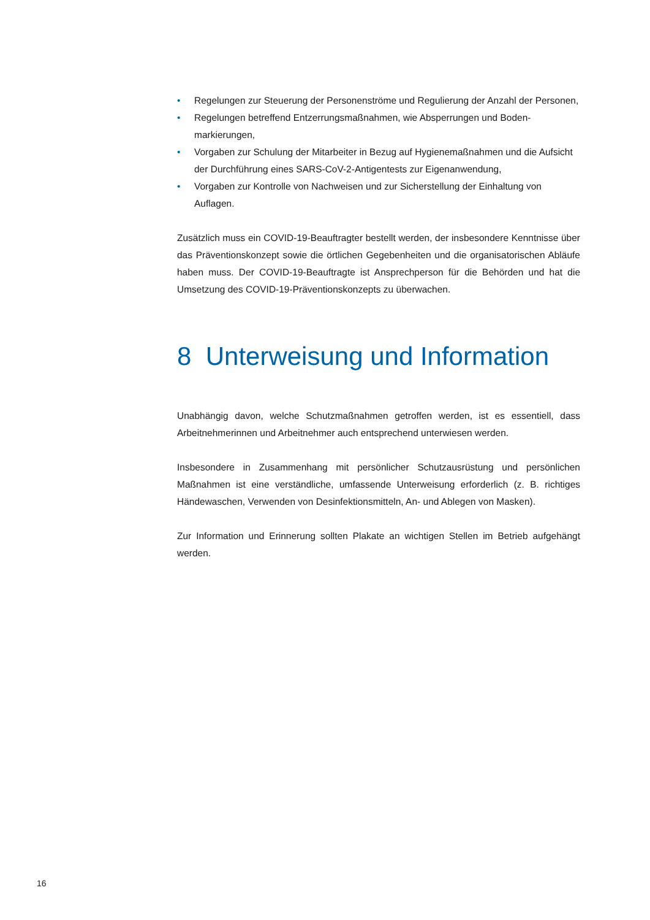• Regelungen zur Steuerung der Personenströme und Regulierung der Anzahl der Personen,
• Regelungen betreffend Entzerrungsmaßnahmen, wie Absperrungen und Boden­markierungen,
• Vorgaben zur Schulung der Mitarbeiter in Bezug auf Hygienemaßnahmen und die Aufsicht der Durchführung eines SARS-CoV-2-Antigentests zur Eigenanwendung,
• Vorgaben zur Kontrolle von Nachweisen und zur Sicherstellung der Einhaltung von Auflagen.
Zusätzlich muss ein COVID-19-Beauftragter bestellt werden, der insbesondere Kennt­nisse über das Präventionskonzept sowie die örtlichen Gegebenheiten und die organi­satorischen Abläufe haben muss. Der COVID-19-Beauftragte ist Ansprechperson für die Behörden und hat die Umsetzung des COVID-19-Präventionskonzepts zu überwachen.
8 Unterweisung und Information
Unabhängig davon, welche Schutzmaßnahmen getroffen werden, ist es essentiell, dass Arbeitnehmerinnen und Arbeitnehmer auch entsprechend unterwiesen werden.
Insbesondere in Zusammenhang mit persönlicher Schutzausrüstung und persönlichen Maßnahmen ist eine verständliche, umfassende Unterweisung erforderlich (z. B. richtiges Händewaschen, Verwenden von Desinfektionsmitteln, An- und Ablegen von Masken).
Zur Information und Erinnerung sollten Plakate an wichtigen Stellen im Betrieb auf­gehängt werden.
16